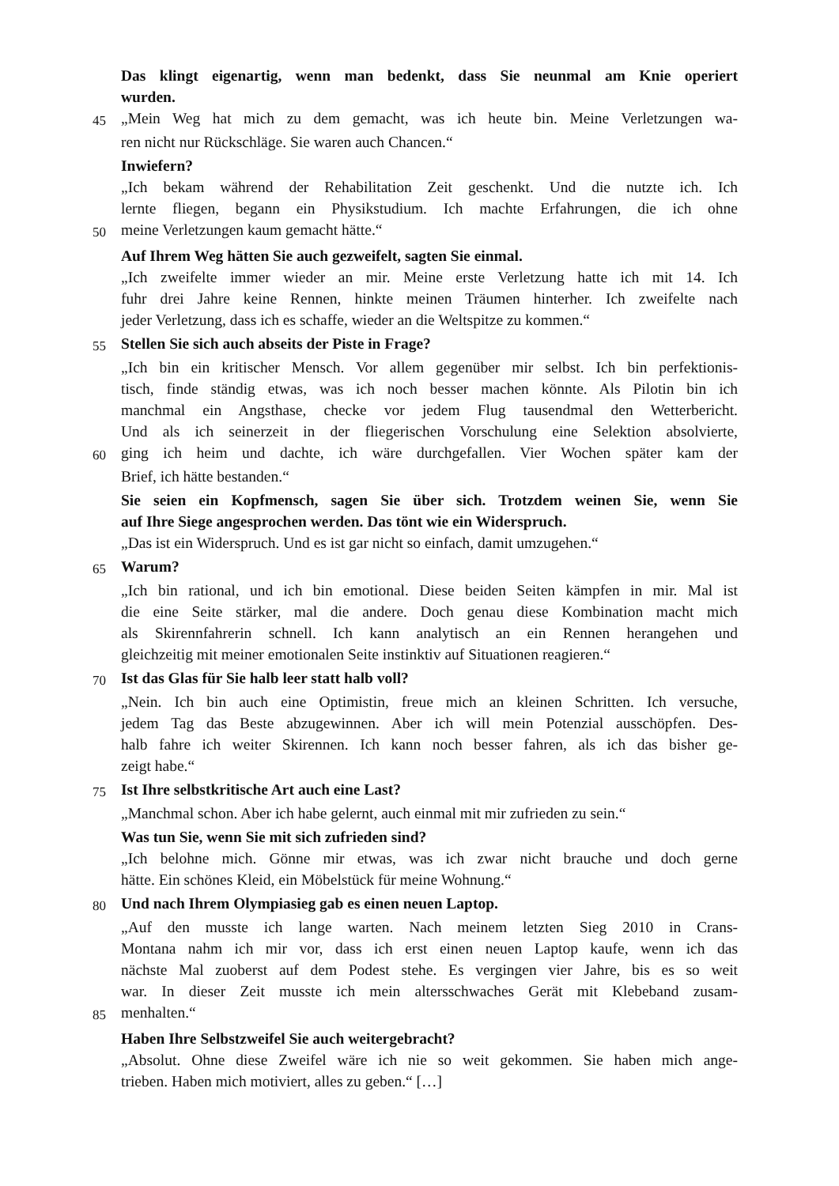Das klingt eigenartig, wenn man bedenkt, dass Sie neunmal am Knie operiert
wurden.
45 „Mein Weg hat mich zu dem gemacht, was ich heute bin. Meine Verletzungen wa-
ren nicht nur Rückschläge. Sie waren auch Chancen.“
Inwiefern?
„Ich bekam während der Rehabilitation Zeit geschenkt. Und die nutzte ich. Ich
lernte fliegen, begann ein Physikstudium. Ich machte Erfahrungen, die ich ohne
50 meine Verletzungen kaum gemacht hätte.“
Auf Ihrem Weg hätten Sie auch gezweifelt, sagten Sie einmal.
„Ich zweifelte immer wieder an mir. Meine erste Verletzung hatte ich mit 14. Ich
fuhr drei Jahre keine Rennen, hinkte meinen Träumen hinterher. Ich zweifelte nach
jeder Verletzung, dass ich es schaffe, wieder an die Weltspitze zu kommen.“
55 Stellen Sie sich auch abseits der Piste in Frage?
„Ich bin ein kritischer Mensch. Vor allem gegenüber mir selbst. Ich bin perfektionis-
tisch, finde ständig etwas, was ich noch besser machen könnte. Als Pilotin bin ich
manchmal ein Angsthase, checke vor jedem Flug tausendmal den Wetterbericht.
Und als ich seinerzeit in der fliegerischen Vorschulung eine Selektion absolvierte,
60 ging ich heim und dachte, ich wäre durchgefallen. Vier Wochen später kam der
Brief, ich hätte bestanden.“
Sie seien ein Kopfmensch, sagen Sie über sich. Trotzdem weinen Sie, wenn Sie
auf Ihre Siege angesprochen werden. Das tönt wie ein Widerspruch.
„Das ist ein Widerspruch. Und es ist gar nicht so einfach, damit umzugehen.“
65 Warum?
„Ich bin rational, und ich bin emotional. Diese beiden Seiten kämpfen in mir. Mal ist
die eine Seite stärker, mal die andere. Doch genau diese Kombination macht mich
als Skirennfahrerin schnell. Ich kann analytisch an ein Rennen herangehen und
gleichzeitig mit meiner emotionalen Seite instinktiv auf Situationen reagieren.“
70 Ist das Glas für Sie halb leer statt halb voll?
„Nein. Ich bin auch eine Optimistin, freue mich an kleinen Schritten. Ich versuche,
jedem Tag das Beste abzugewinnen. Aber ich will mein Potenzial ausschöpfen. Des-
halb fahre ich weiter Skirennen. Ich kann noch besser fahren, als ich das bisher ge-
zeigt habe.“
75 Ist Ihre selbstkritische Art auch eine Last?
„Manchmal schon. Aber ich habe gelernt, auch einmal mit mir zufrieden zu sein.“
Was tun Sie, wenn Sie mit sich zufrieden sind?
„Ich belohne mich. Gönne mir etwas, was ich zwar nicht brauche und doch gerne
hätte. Ein schönes Kleid, ein Möbelstück für meine Wohnung.“
80 Und nach Ihrem Olympiasieg gab es einen neuen Laptop.
„Auf den musste ich lange warten. Nach meinem letzten Sieg 2010 in Crans-
Montana nahm ich mir vor, dass ich erst einen neuen Laptop kaufe, wenn ich das
nächste Mal zuoberst auf dem Podest stehe. Es vergingen vier Jahre, bis es so weit
war. In dieser Zeit musste ich mein altersschwaches Gerät mit Klebeband zusam-
85 menhalten.“
Haben Ihre Selbstzweifel Sie auch weitergebracht?
„Absolut. Ohne diese Zweifel wäre ich nie so weit gekommen. Sie haben mich ange-
trieben. Haben mich motiviert, alles zu geben.“ […]